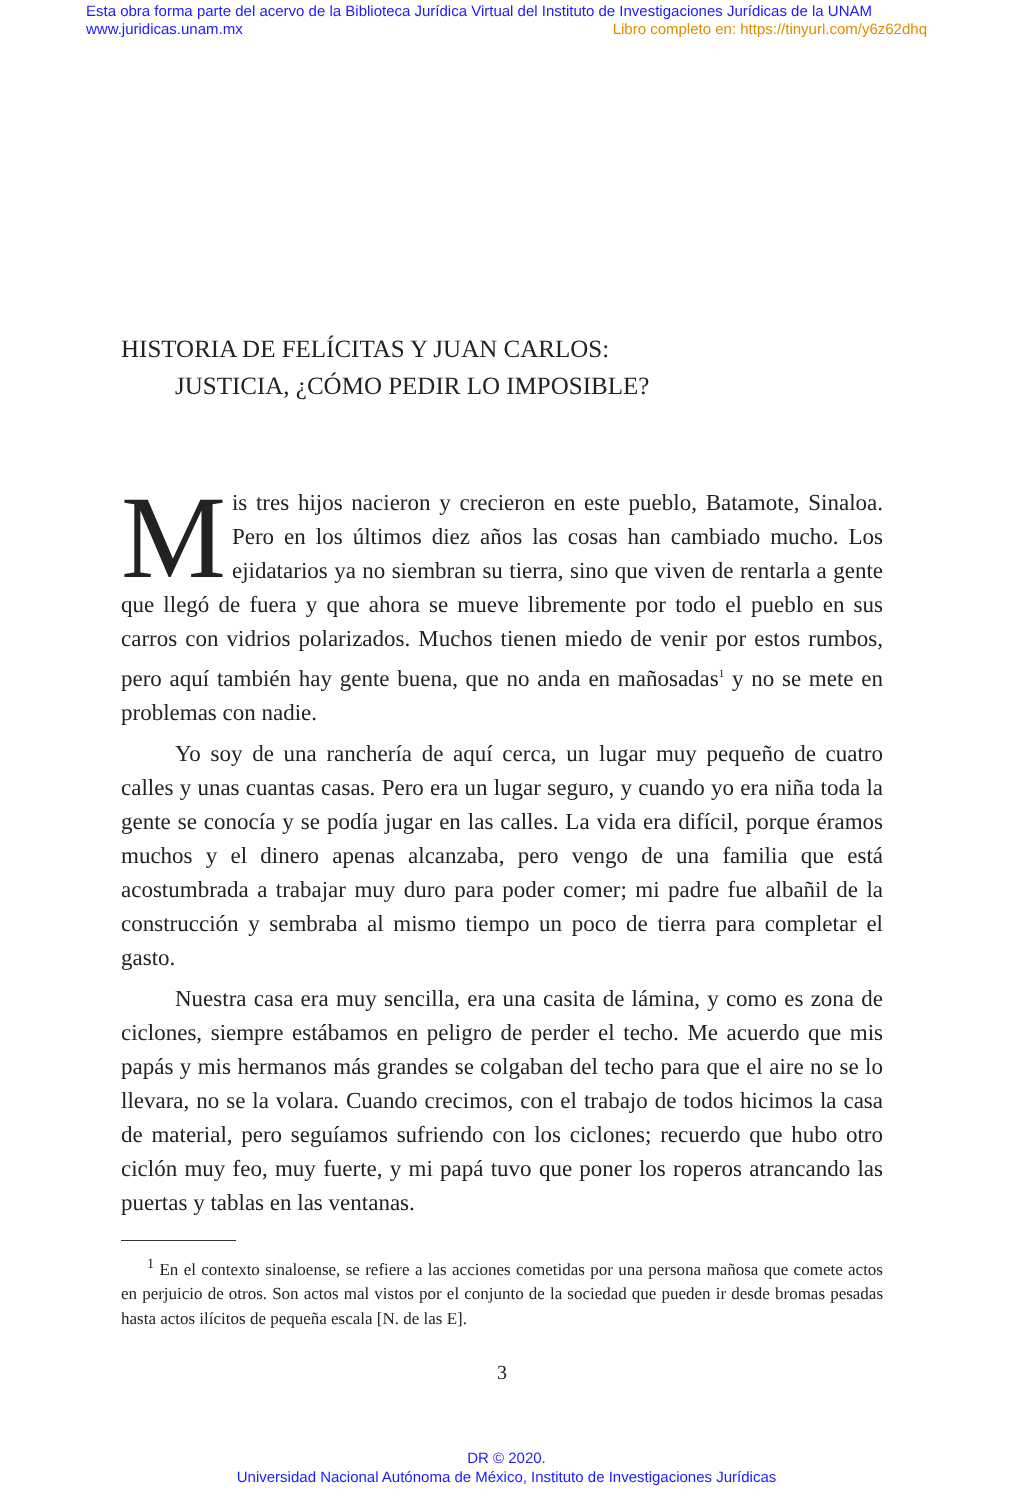Esta obra forma parte del acervo de la Biblioteca Jurídica Virtual del Instituto de Investigaciones Jurídicas de la UNAM
www.juridicas.unam.mx Libro completo en: https://tinyurl.com/y6z62dhq
HISTORIA DE FELÍCITAS Y JUAN CARLOS:
JUSTICIA, ¿CÓMO PEDIR LO IMPOSIBLE?
Mis tres hijos nacieron y crecieron en este pueblo, Batamote, Sinaloa. Pero en los últimos diez años las cosas han cambiado mucho. Los ejidatarios ya no siembran su tierra, sino que viven de rentarla a gente que llegó de fuera y que ahora se mueve libremente por todo el pueblo en sus carros con vidrios polarizados. Muchos tienen miedo de venir por estos rumbos, pero aquí también hay gente buena, que no anda en mañosadas<sup>1</sup> y no se mete en problemas con nadie.
Yo soy de una ranchería de aquí cerca, un lugar muy pequeño de cuatro calles y unas cuantas casas. Pero era un lugar seguro, y cuando yo era niña toda la gente se conocía y se podía jugar en las calles. La vida era difícil, porque éramos muchos y el dinero apenas alcanzaba, pero vengo de una familia que está acostumbrada a trabajar muy duro para poder comer; mi padre fue albañil de la construcción y sembraba al mismo tiempo un poco de tierra para completar el gasto.
Nuestra casa era muy sencilla, era una casita de lámina, y como es zona de ciclones, siempre estábamos en peligro de perder el techo. Me acuerdo que mis papás y mis hermanos más grandes se colgaban del techo para que el aire no se lo llevara, no se la volara. Cuando crecimos, con el trabajo de todos hicimos la casa de material, pero seguíamos sufriendo con los ciclones; recuerdo que hubo otro ciclón muy feo, muy fuerte, y mi papá tuvo que poner los roperos atrancando las puertas y tablas en las ventanas.
<sup>1</sup> En el contexto sinaloense, se refiere a las acciones cometidas por una persona mañosa que comete actos en perjuicio de otros. Son actos mal vistos por el conjunto de la sociedad que pueden ir desde bromas pesadas hasta actos ilícitos de pequeña escala [N. de las E].
3
DR © 2020.
Universidad Nacional Autónoma de México, Instituto de Investigaciones Jurídicas